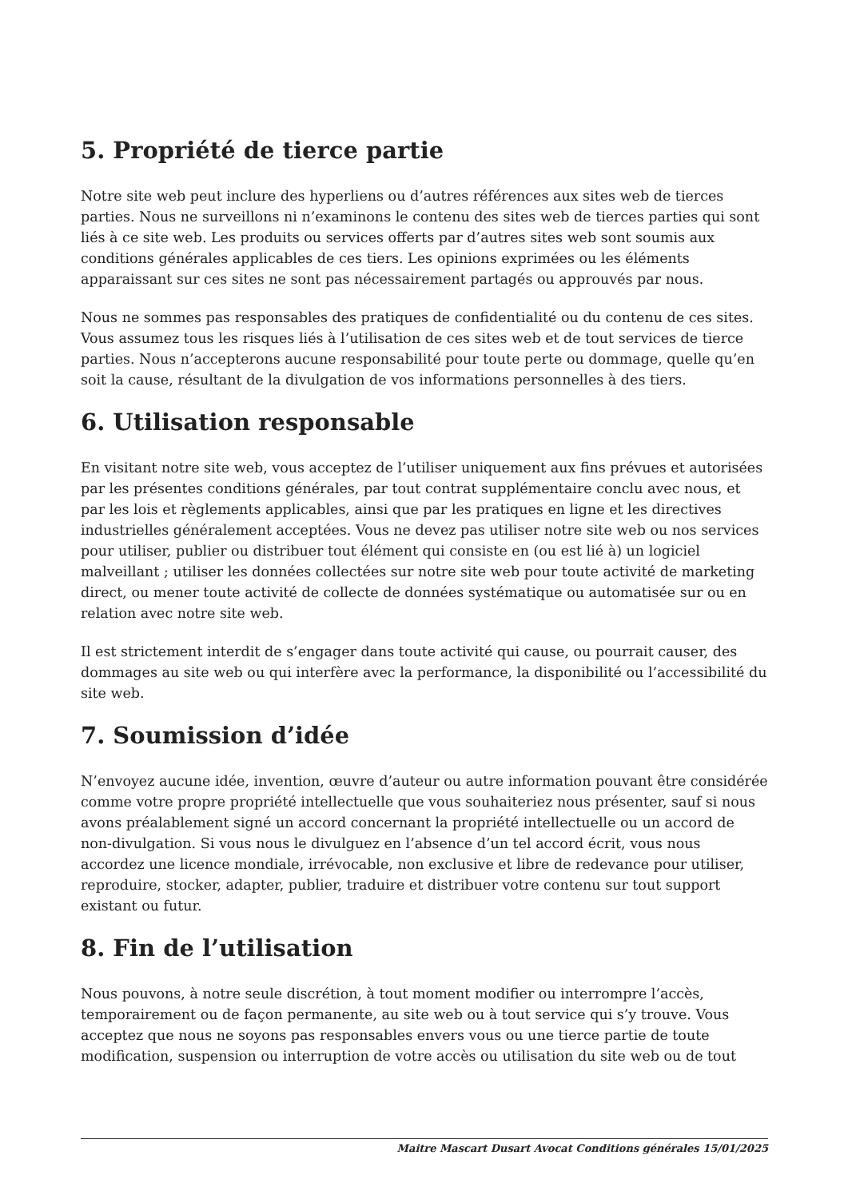5. Propriété de tierce partie
Notre site web peut inclure des hyperliens ou d’autres références aux sites web de tierces parties. Nous ne surveillons ni n’examinons le contenu des sites web de tierces parties qui sont liés à ce site web. Les produits ou services offerts par d’autres sites web sont soumis aux conditions générales applicables de ces tiers. Les opinions exprimées ou les éléments apparaissant sur ces sites ne sont pas nécessairement partagés ou approuvés par nous.
Nous ne sommes pas responsables des pratiques de confidentialité ou du contenu de ces sites. Vous assumez tous les risques liés à l’utilisation de ces sites web et de tout services de tierce parties. Nous n’accepterons aucune responsabilité pour toute perte ou dommage, quelle qu’en soit la cause, résultant de la divulgation de vos informations personnelles à des tiers.
6. Utilisation responsable
En visitant notre site web, vous acceptez de l’utiliser uniquement aux fins prévues et autorisées par les présentes conditions générales, par tout contrat supplémentaire conclu avec nous, et par les lois et règlements applicables, ainsi que par les pratiques en ligne et les directives industrielles généralement acceptées. Vous ne devez pas utiliser notre site web ou nos services pour utiliser, publier ou distribuer tout élément qui consiste en (ou est lié à) un logiciel malveillant ; utiliser les données collectées sur notre site web pour toute activité de marketing direct, ou mener toute activité de collecte de données systématique ou automatisée sur ou en relation avec notre site web.
Il est strictement interdit de s’engager dans toute activité qui cause, ou pourrait causer, des dommages au site web ou qui interfère avec la performance, la disponibilité ou l’accessibilité du site web.
7. Soumission d’idée
N’envoyez aucune idée, invention, œuvre d’auteur ou autre information pouvant être considérée comme votre propre propriété intellectuelle que vous souhaiteriez nous présenter, sauf si nous avons préalablement signé un accord concernant la propriété intellectuelle ou un accord de non-divulgation. Si vous nous le divulguez en l’absence d’un tel accord écrit, vous nous accordez une licence mondiale, irrévocable, non exclusive et libre de redevance pour utiliser, reproduire, stocker, adapter, publier, traduire et distribuer votre contenu sur tout support existant ou futur.
8. Fin de l’utilisation
Nous pouvons, à notre seule discrétion, à tout moment modifier ou interrompre l’accès, temporairement ou de façon permanente, au site web ou à tout service qui s’y trouve. Vous acceptez que nous ne soyons pas responsables envers vous ou une tierce partie de toute modification, suspension ou interruption de votre accès ou utilisation du site web ou de tout
Maitre Mascart Dusart Avocat Conditions générales 15/01/2025